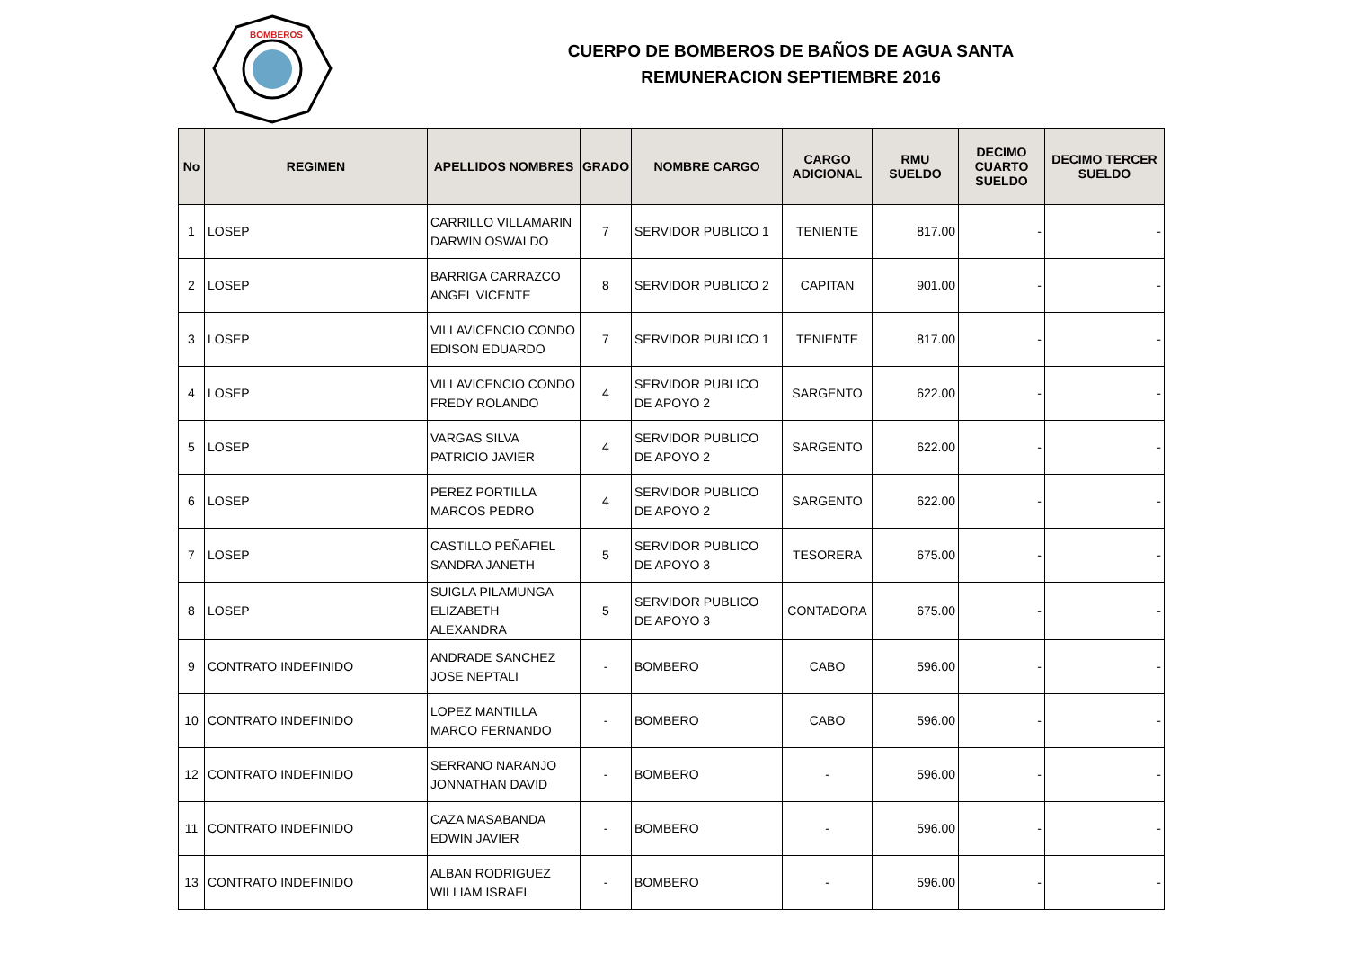BOMBEROS
CUERPO DE BOMBEROS DE BAÑOS DE AGUA SANTA
REMUNERACION SEPTIEMBRE 2016
| No | REGIMEN | APELLIDOS NOMBRES | GRADO | NOMBRE CARGO | CARGO ADICIONAL | RMU SUELDO | DECIMO CUARTO SUELDO | DECIMO TERCER SUELDO |
| --- | --- | --- | --- | --- | --- | --- | --- | --- |
| 1 | LOSEP | CARRILLO VILLAMARIN DARWIN OSWALDO | 7 | SERVIDOR PUBLICO 1 | TENIENTE | 817.00 | - | - |
| 2 | LOSEP | BARRIGA CARRAZCO ANGEL VICENTE | 8 | SERVIDOR PUBLICO 2 | CAPITAN | 901.00 | - | - |
| 3 | LOSEP | VILLAVICENCIO CONDO EDISON EDUARDO | 7 | SERVIDOR PUBLICO 1 | TENIENTE | 817.00 | - | - |
| 4 | LOSEP | VILLAVICENCIO CONDO FREDY ROLANDO | 4 | SERVIDOR PUBLICO DE APOYO 2 | SARGENTO | 622.00 | - | - |
| 5 | LOSEP | VARGAS SILVA PATRICIO JAVIER | 4 | SERVIDOR PUBLICO DE APOYO 2 | SARGENTO | 622.00 | - | - |
| 6 | LOSEP | PEREZ PORTILLA MARCOS PEDRO | 4 | SERVIDOR PUBLICO DE APOYO 2 | SARGENTO | 622.00 | - | - |
| 7 | LOSEP | CASTILLO PEÑAFIEL SANDRA JANETH | 5 | SERVIDOR PUBLICO DE APOYO 3 | TESORERA | 675.00 | - | - |
| 8 | LOSEP | SUIGLA PILAMUNGA ELIZABETH ALEXANDRA | 5 | SERVIDOR PUBLICO DE APOYO 3 | CONTADORA | 675.00 | - | - |
| 9 | CONTRATO INDEFINIDO | ANDRADE SANCHEZ JOSE NEPTALI | - | BOMBERO | CABO | 596.00 | - | - |
| 10 | CONTRATO INDEFINIDO | LOPEZ MANTILLA MARCO FERNANDO | - | BOMBERO | CABO | 596.00 | - | - |
| 12 | CONTRATO INDEFINIDO | SERRANO NARANJO JONNATHAN DAVID | - | BOMBERO | - | 596.00 | - | - |
| 11 | CONTRATO INDEFINIDO | CAZA MASABANDA EDWIN JAVIER | - | BOMBERO | - | 596.00 | - | - |
| 13 | CONTRATO INDEFINIDO | ALBAN RODRIGUEZ WILLIAM ISRAEL | - | BOMBERO | - | 596.00 | - | - |